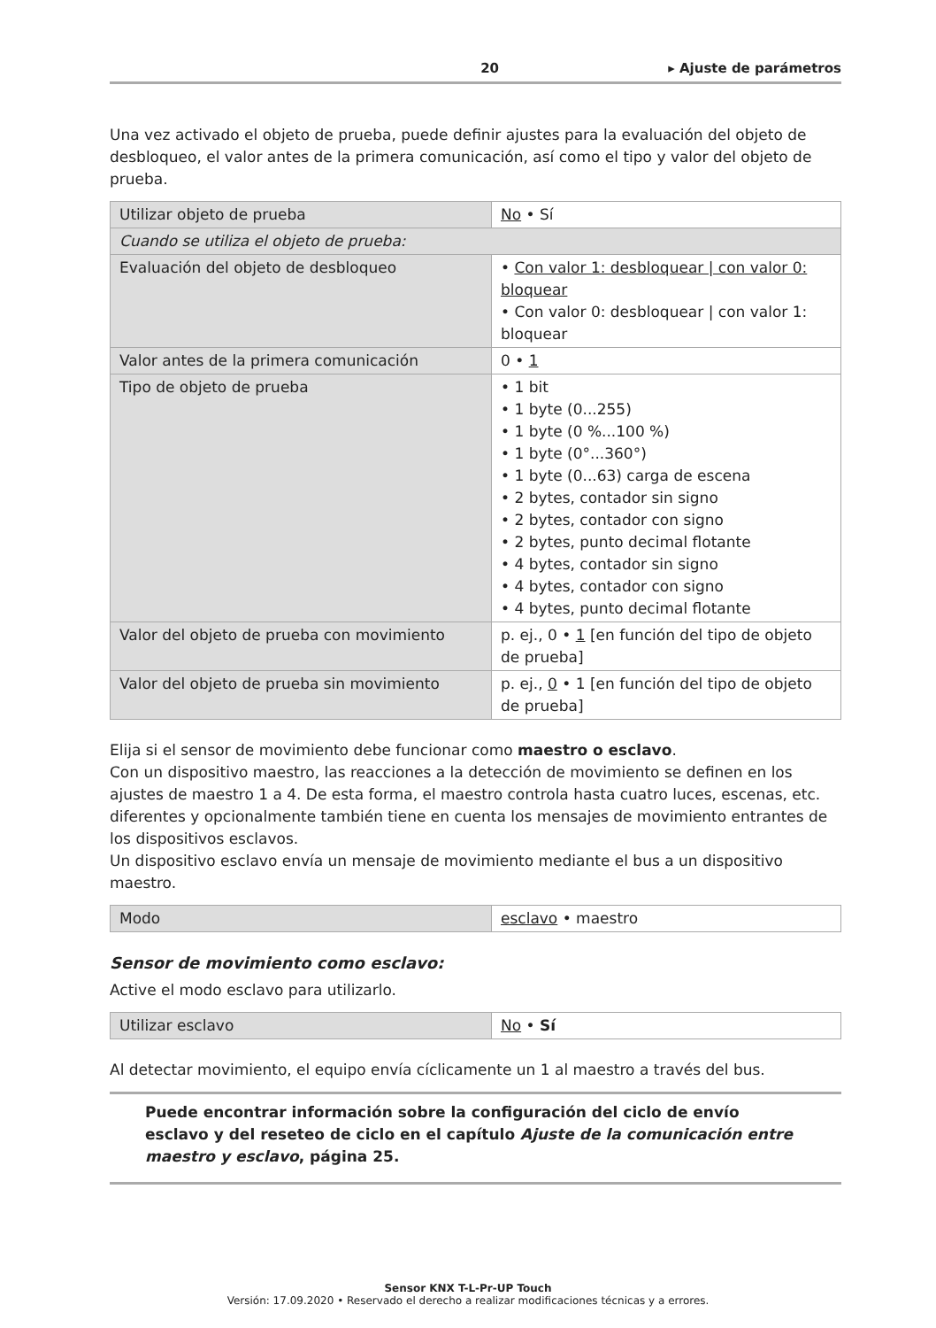20 ▸ Ajuste de parámetros
Una vez activado el objeto de prueba, puede definir ajustes para la evaluación del objeto de desbloqueo, el valor antes de la primera comunicación, así como el tipo y valor del objeto de prueba.
| Utilizar objeto de prueba | No • Sí |
| Cuando se utiliza el objeto de prueba: | |
| Evaluación del objeto de desbloqueo | • Con valor 1: desbloquear / con valor 0: bloquear • Con valor 0: desbloquear / con valor 1: bloquear |
| Valor antes de la primera comunicación | 0 • 1 |
| Tipo de objeto de prueba | • 1 bit • 1 byte (0...255) • 1 byte (0 %...100 %) • 1 byte (0°...360°) • 1 byte (0...63) carga de escena • 2 bytes, contador sin signo • 2 bytes, contador con signo • 2 bytes, punto decimal flotante • 4 bytes, contador sin signo • 4 bytes, contador con signo • 4 bytes, punto decimal flotante |
| Valor del objeto de prueba con movimiento | p. ej., 0 • 1 [en función del tipo de objeto de prueba] |
| Valor del objeto de prueba sin movimiento | p. ej., 0 • 1 [en función del tipo de objeto de prueba] |
Elija si el sensor de movimiento debe funcionar como maestro o esclavo.
Con un dispositivo maestro, las reacciones a la detección de movimiento se definen en los ajustes de maestro 1 a 4. De esta forma, el maestro controla hasta cuatro luces, escenas, etc. diferentes y opcionalmente también tiene en cuenta los mensajes de movimiento entrantes de los dispositivos esclavos.
Un dispositivo esclavo envía un mensaje de movimiento mediante el bus a un dispositivo maestro.
| Modo | esclavo • maestro |
Sensor de movimiento como esclavo:
Active el modo esclavo para utilizarlo.
| Utilizar esclavo | No • Sí |
Al detectar movimiento, el equipo envía cíclicamente un 1 al maestro a través del bus.
Puede encontrar información sobre la configuración del ciclo de envío esclavo y del reseteo de ciclo en el capítulo Ajuste de la comunicación entre maestro y esclavo, página 25.
Sensor KNX T-L-Pr-UP Touch
Versión: 17.09.2020 • Reservado el derecho a realizar modificaciones técnicas y a errores.